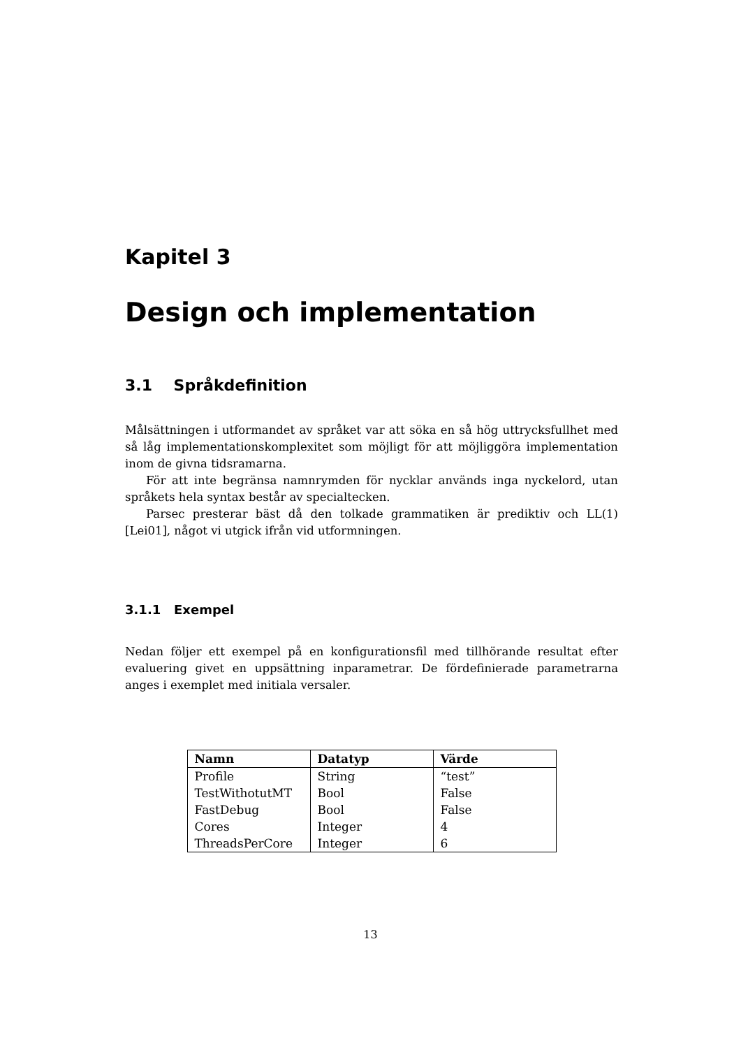Kapitel 3
Design och implementation
3.1 Språkdefinition
Målsättningen i utformandet av språket var att söka en så hög uttrycksfullhet med så låg implementationskomplexitet som möjligt för att möjliggöra implementation inom de givna tidsramarna.
För att inte begränsa namnrymden för nycklar används inga nyckelord, utan språkets hela syntax består av specialtecken.
Parsec presterar bäst då den tolkade grammatiken är prediktiv och LL(1)[Lei01], något vi utgick ifrån vid utformningen.
3.1.1 Exempel
Nedan följer ett exempel på en konfigurationsfil med tillhörande resultat efter evaluering givet en uppsättning inparametrar. De fördefinierade parametrarna anges i exemplet med initiala versaler.
| Namn | Datatyp | Värde |
| --- | --- | --- |
| Profile | String | “test” |
| TestWithotutMT | Bool | False |
| FastDebug | Bool | False |
| Cores | Integer | 4 |
| ThreadsPerCore | Integer | 6 |
13